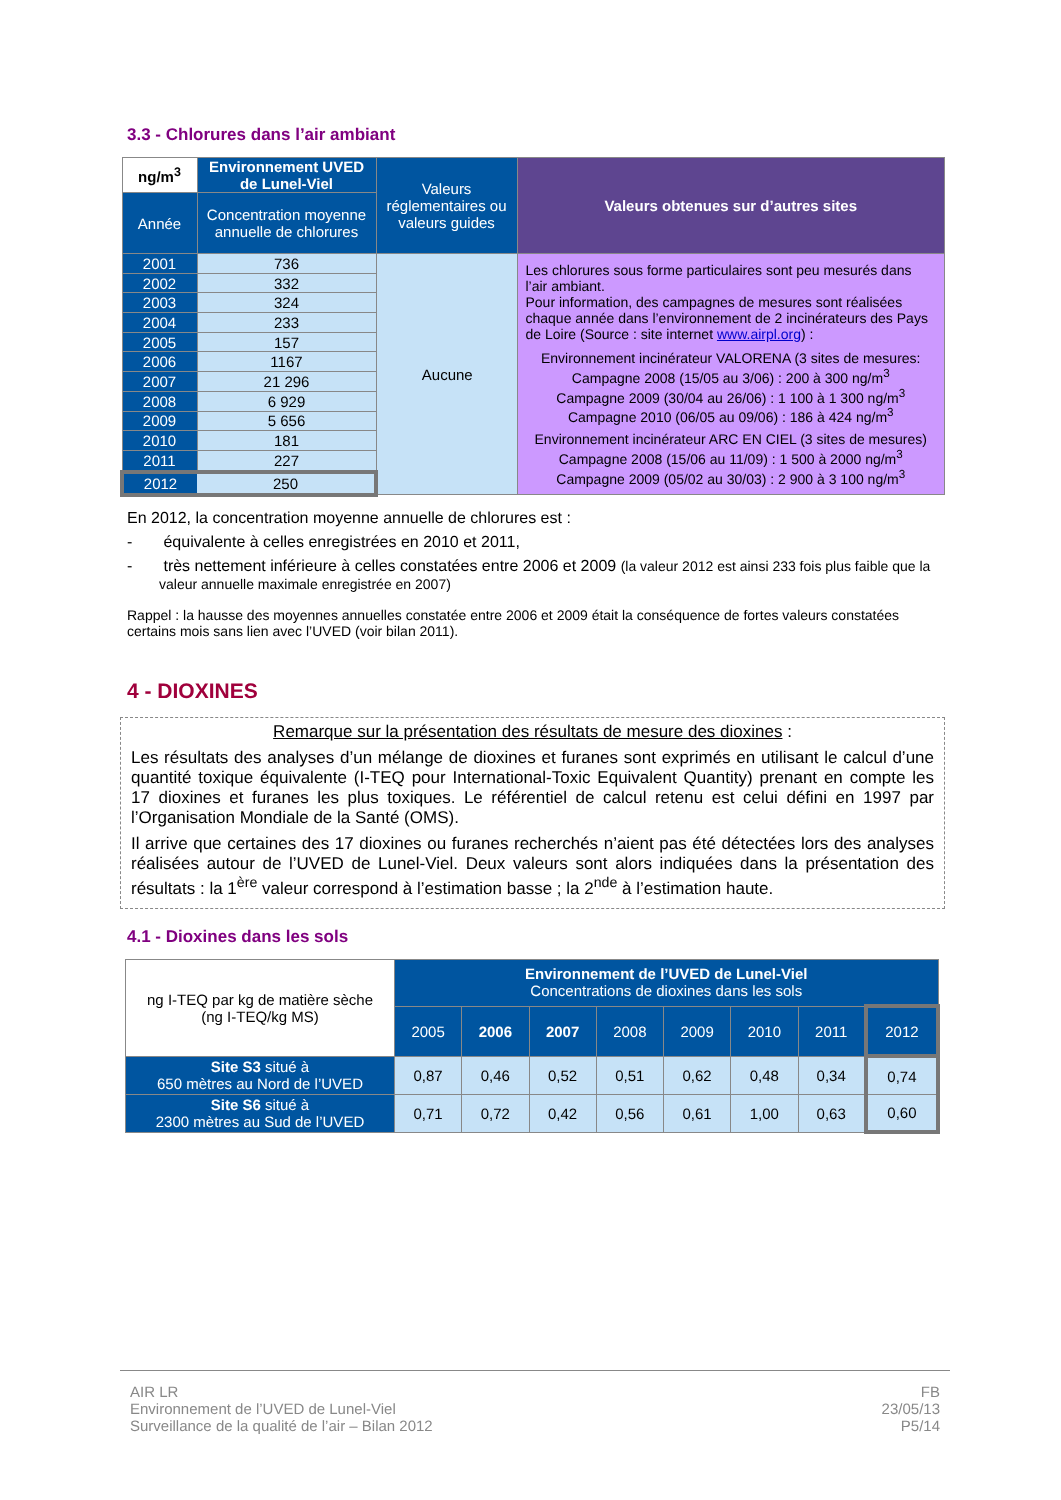3.3 - Chlorures dans l’air ambiant
| ng/m<sup>3</sup> | Environnement UVED de Lunel-Viel | Valeurs réglementaires ou valeurs guides | Valeurs obtenues sur d’autres sites |
| Année | Concentration moyenne annuelle de chlorures | | |
| 2001 | 736 | Aucune | Les chlorures sous forme particulaires sont peu mesurés dans l’air ambiant. Pour information, des campagnes de mesures sont réalisées chaque année dans l’environnement de 2 incinérateurs des Pays de Loire (Source : site internet www.airpl.org ) : Environnement incinérateur VALORENA (3 sites de mesures: Campagne 2008 (15/05 au 3/06) : 200 à 300 ng/m<sup>3</sup> Campagne 2009 (30/04 au 26/06) : 1 100 à 1 300 ng/m<sup>3</sup> Campagne 2010 (06/05 au 09/06) : 186 à 424 ng/m<sup>3</sup> Environnement incinérateur ARC EN CIEL (3 sites de mesures) Campagne 2008 (15/06 au 11/09) : 1 500 à 2000 ng/m<sup>3</sup> Campagne 2009 (05/02 au 30/03) : 2 900 à 3 100 ng/m<sup>3</sup> |
| 2002 | 332 | | |
| 2003 | 324 | | |
| 2004 | 233 | | |
| 2005 | 157 | | |
| 2006 | 1167 | | |
| 2007 | 21 296 | | |
| 2008 | 6 929 | | |
| 2009 | 5 656 | | |
| 2010 | 181 | | |
| 2011 | 227 | | |
| 2012 | 250 | | |
En 2012, la concentration moyenne annuelle de chlorures est :
- équivalente à celles enregistrées en 2010 et 2011,
- très nettement inférieure à celles constatées entre 2006 et 2009 (la valeur 2012 est ainsi 233 fois plus faible que la valeur annuelle maximale enregistrée en 2007)
Rappel : la hausse des moyennes annuelles constatée entre 2006 et 2009 était la conséquence de fortes valeurs constatées certains mois sans lien avec l’UVED (voir bilan 2011).
4 - DIOXINES
Remarque sur la présentation des résultats de mesure des dioxines :
Les résultats des analyses d’un mélange de dioxines et furanes sont exprimés en utilisant le calcul d’une quantité toxique équivalente (I-TEQ pour International-Toxic Equivalent Quantity) prenant en compte les 17 dioxines et furanes les plus toxiques. Le référentiel de calcul retenu est celui défini en 1997 par l’Organisation Mondiale de la Santé (OMS).
Il arrive que certaines des 17 dioxines ou furanes recherchés n’aient pas été détectées lors des analyses réalisées autour de l’UVED de Lunel-Viel. Deux valeurs sont alors indiquées dans la présentation des résultats : la 1<sup>ère</sup> valeur correspond à l’estimation basse ; la 2<sup>nde</sup> à l’estimation haute.
4.1 - Dioxines dans les sols
| ng I-TEQ par kg de matière sèche (ng I-TEQ/kg MS) | Environnement de l’UVED de Lunel-Viel Concentrations de dioxines dans les sols | | | | | | | |
| | 2005 | 2006 | 2007 | 2008 | 2009 | 2010 | 2011 | 2012 |
| Site S3 situé à 650 mètres au Nord de l’UVED | 0,87 | 0,46 | 0,52 | 0,51 | 0,62 | 0,48 | 0,34 | 0,74 |
| Site S6 situé à 2300 mètres au Sud de l’UVED | 0,71 | 0,72 | 0,42 | 0,56 | 0,61 | 1,00 | 0,63 | 0,60 |
AIR LR
Environnement de l’UVED de Lunel-Viel
Surveillance de la qualité de l’air – Bilan 2012
FB
23/05/13
P5/14